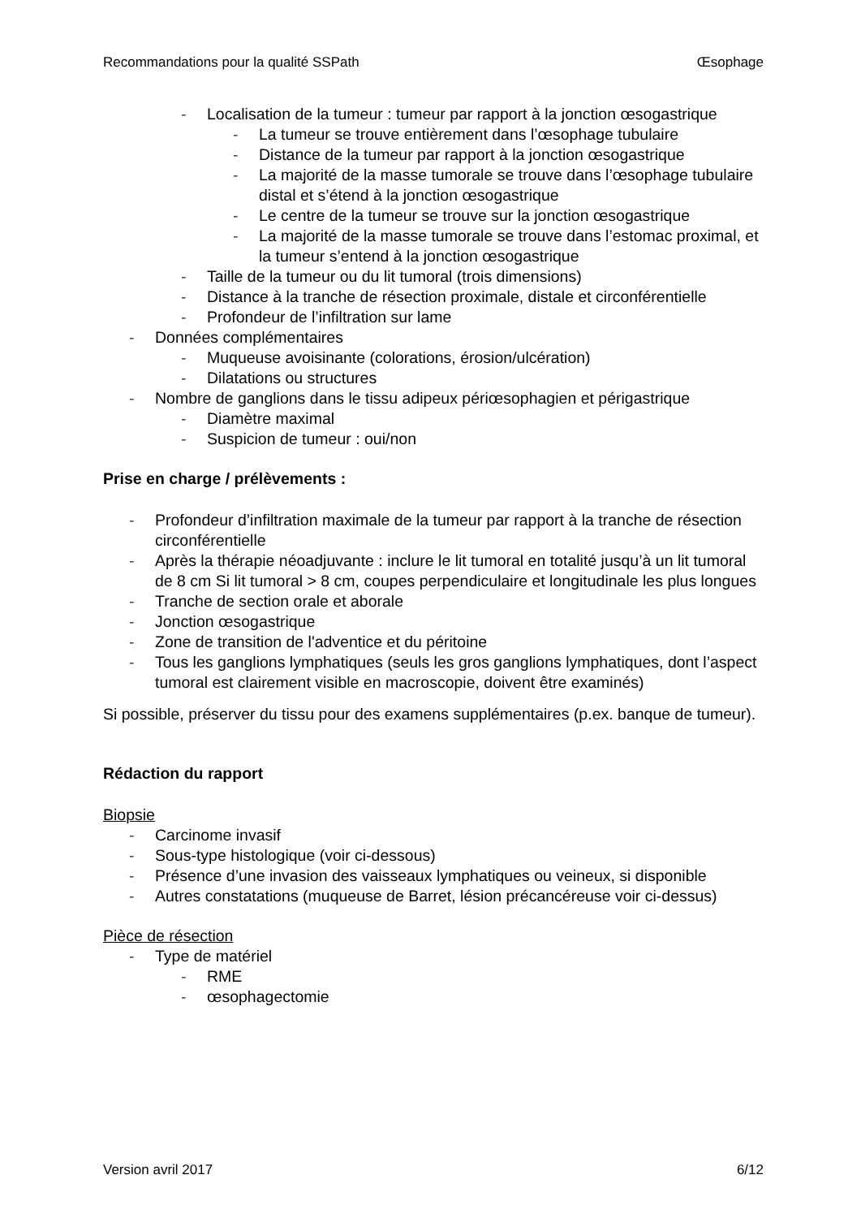Recommandations pour la qualité SSPath Œsophage
- Localisation de la tumeur : tumeur par rapport à la jonction œsogastrique
- La tumeur se trouve entièrement dans l’œsophage tubulaire
- Distance de la tumeur par rapport à la jonction œsogastrique
- La majorité de la masse tumorale se trouve dans l’œsophage tubulaire distal et s’étend à la jonction œsogastrique
- Le centre de la tumeur se trouve sur la jonction œsogastrique
- La majorité de la masse tumorale se trouve dans l’estomac proximal, et la tumeur s’entend à la jonction œsogastrique
- Taille de la tumeur ou du lit tumoral (trois dimensions)
- Distance à la tranche de résection proximale, distale et circonférentielle
- Profondeur de l’infiltration sur lame
- Données complémentaires
- Muqueuse avoisinante (colorations, érosion/ulcération)
- Dilatations ou structures
- Nombre de ganglions dans le tissu adipeux périœsophagien et périgastrique
- Diamètre maximal
- Suspicion de tumeur : oui/non
Prise en charge / prélèvements :
- Profondeur d’infiltration maximale de la tumeur par rapport à la tranche de résection circonférentielle
- Après la thérapie néoadjuvante : inclure le lit tumoral en totalité jusqu’à un lit tumoral de 8 cm Si lit tumoral > 8 cm, coupes perpendiculaire et longitudinale les plus longues
- Tranche de section orale et aborale
- Jonction œsogastrique
- Zone de transition de l'adventice et du péritoine
- Tous les ganglions lymphatiques (seuls les gros ganglions lymphatiques, dont l’aspect tumoral est clairement visible en macroscopie, doivent être examinés)
Si possible, préserver du tissu pour des examens supplémentaires (p.ex. banque de tumeur).
Rédaction du rapport
Biopsie
- Carcinome invasif
- Sous-type histologique (voir ci-dessous)
- Présence d’une invasion des vaisseaux lymphatiques ou veineux, si disponible
- Autres constatations (muqueuse de Barret, lésion précancéreuse voir ci-dessus)
Pièce de résection
- Type de matériel
- RME
- œsophagectomie
Version avril 2017 6/12